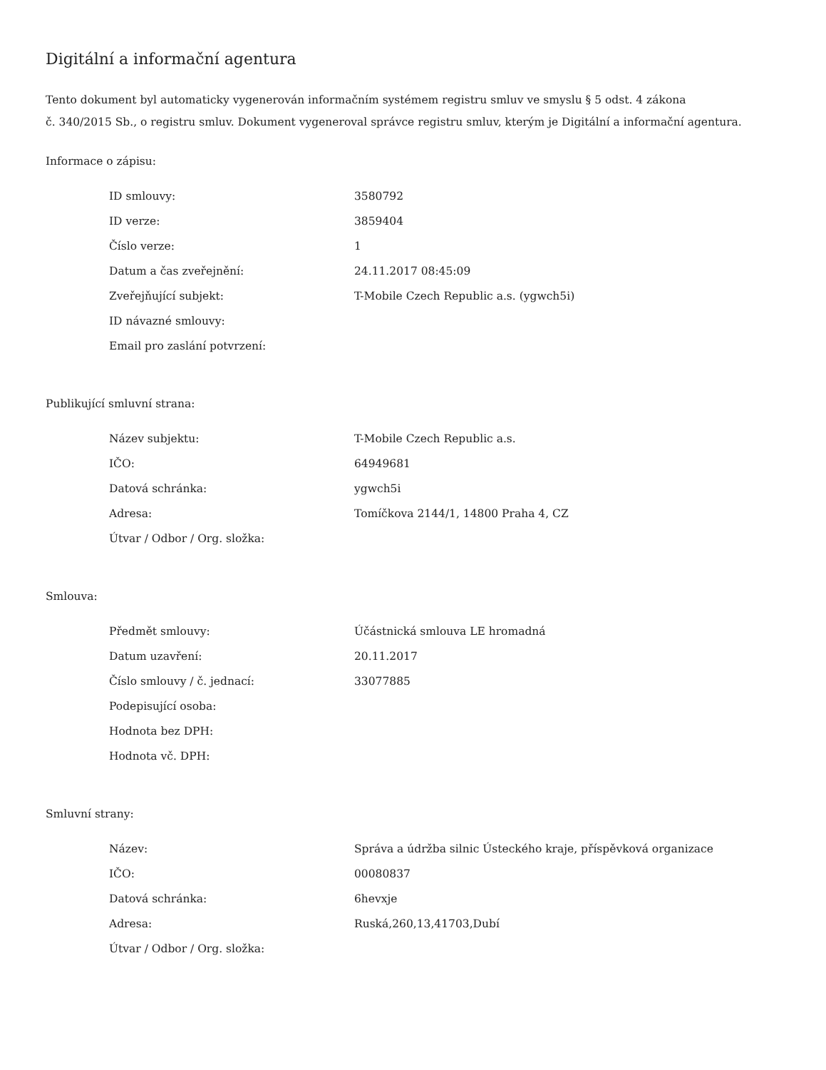Digitální a informační agentura
Tento dokument byl automaticky vygenerován informačním systémem registru smluv ve smyslu § 5 odst. 4 zákona
č. 340/2015 Sb., o registru smluv. Dokument vygeneroval správce registru smluv, kterým je Digitální a informační agentura.
Informace o zápisu:
| ID smlouvy: | 3580792 |
| ID verze: | 3859404 |
| Číslo verze: | 1 |
| Datum a čas zveřejnění: | 24.11.2017 08:45:09 |
| Zveřejňující subjekt: | T-Mobile Czech Republic a.s. (ygwch5i) |
| ID návazné smlouvy: | |
| Email pro zaslání potvrzení: | |
Publikující smluvní strana:
| Název subjektu: | T-Mobile Czech Republic a.s. |
| IČO: | 64949681 |
| Datová schránka: | ygwch5i |
| Adresa: | Tomíčkova 2144/1, 14800 Praha 4, CZ |
| Útvar / Odbor / Org. složka: | |
Smlouva:
| Předmět smlouvy: | Účástnická smlouva LE hromadná |
| Datum uzavření: | 20.11.2017 |
| Číslo smlouvy / č. jednací: | 33077885 |
| Podepisující osoba: | |
| Hodnota bez DPH: | |
| Hodnota vč. DPH: | |
Smluvní strany:
| Název: | Správa a údržba silnic Ústeckého kraje, příspěvková organizace |
| IČO: | 00080837 |
| Datová schránka: | 6hevxje |
| Adresa: | Ruská,260,13,41703,Dubí |
| Útvar / Odbor / Org. složka: | |